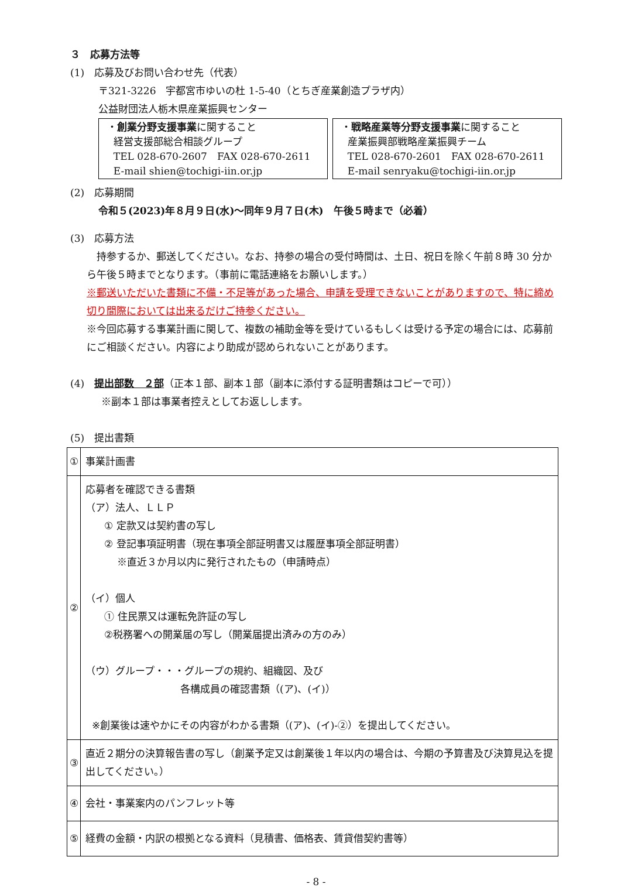３　応募方法等
(1)　応募及びお問い合わせ先（代表）
〒321-3226　宇都宮市ゆいの杜 1-5-40（とちぎ産業創造プラザ内）
公益財団法人栃木県産業振興センター
・創業分野支援事業に関すること
経営支援部総合相談グループ
TEL 028-670-2607　FAX 028-670-2611
E-mail shien@tochigi-iin.or.jp
・戦略産業等分野支援事業に関すること
産業振興部戦略産業振興チーム
TEL 028-670-2601　FAX 028-670-2611
E-mail senryaku@tochigi-iin.or.jp
(2)　応募期間
令和５(2023)年８月９日(水)～同年９月７日(木)　午後５時まで（必着）
(3)　応募方法
　持参するか、郵送してください。なお、持参の場合の受付時間は、土日、祝日を除く午前８時 30 分から午後５時までとなります。（事前に電話連絡をお願いします。）
※郵送いただいた書類に不備・不足等があった場合、申請を受理できないことがありますので、特に締め切り間際においては出来るだけご持参ください。
※今回応募する事業計画に関して、複数の補助金等を受けているもしくは受ける予定の場合には、応募前にご相談ください。内容により助成が認められないことがあります。
(4)　提出部数　２部（正本１部、副本１部（副本に添付する証明書類はコピーで可））
※副本１部は事業者控えとしてお返しします。
(5)　提出書類
| ① | 事業計画書 |
| ② | 応募者を確認できる書類 （ア）法人、ＬＬＰ ① 定款又は契約書の写し ② 登記事項証明書（現在事項全部証明書又は履歴事項全部証明書） ※直近３か月以内に発行されたもの（申請時点） （イ）個人 ① 住民票又は運転免許証の写し ②税務署への開業届の写し（開業届提出済みの方のみ） （ウ）グループ・・・グループの規約、組織図、及び 各構成員の確認書類（(ア)、(イ)） ※創業後は速やかにその内容がわかる書類（(ア)、(イ)-②）を提出してください。 |
| ③ | 直近２期分の決算報告書の写し（創業予定又は創業後１年以内の場合は、今期の予算書及び決算見込を提出してください。） |
| ④ | 会社・事業案内のパンフレット等 |
| ⑤ | 経費の金額・内訳の根拠となる資料（見積書、価格表、賃貸借契約書等） |
- 8 -